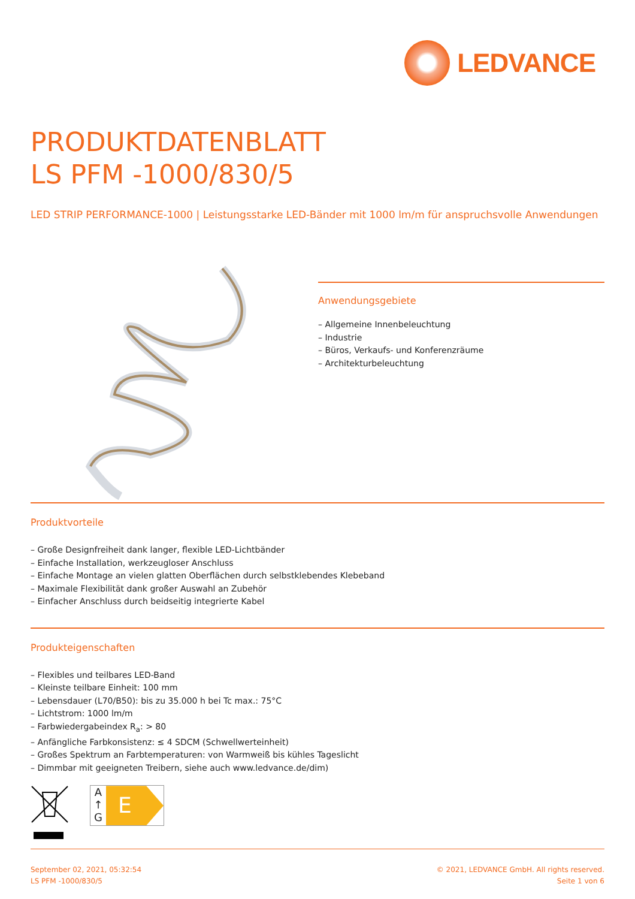LEDVANCE
PRODUKTDATENBLATT
LS PFM -1000/830/5
LED STRIP PERFORMANCE-1000 | Leistungsstarke LED-Bänder mit 1000 lm/m für anspruchsvolle Anwendungen
Anwendungsgebiete
– Allgemeine Innenbeleuchtung
– Industrie
– Büros, Verkaufs- und Konferenzräume
– Architekturbeleuchtung
Produktvorteile
– Große Designfreiheit dank langer, flexible LED-Lichtbänder
– Einfache Installation, werkzeugloser Anschluss
– Einfache Montage an vielen glatten Oberflächen durch selbstklebendes Klebeband
– Maximale Flexibilität dank großer Auswahl an Zubehör
– Einfacher Anschluss durch beidseitig integrierte Kabel
Produkteigenschaften
– Flexibles und teilbares LED-Band
– Kleinste teilbare Einheit: 100 mm
– Lebensdauer (L70/B50): bis zu 35.000 h bei Tc max.: 75°C
– Lichtstrom: 1000 lm/m
– Farbwiedergabeindex R<sub>a</sub>: > 80
– Anfängliche Farbkonsistenz: ≤ 4 SDCM (Schwellwerteinheit)
– Großes Spektrum an Farbtemperaturen: von Warmweiß bis kühles Tageslicht
– Dimmbar mit geeigneten Treibern, siehe auch www.ledvance.de/dim)
A
↑
G
E
September 02, 2021, 05:32:54
LS PFM -1000/830/5
© 2021, LEDVANCE GmbH. All rights reserved.
Seite 1 von 6